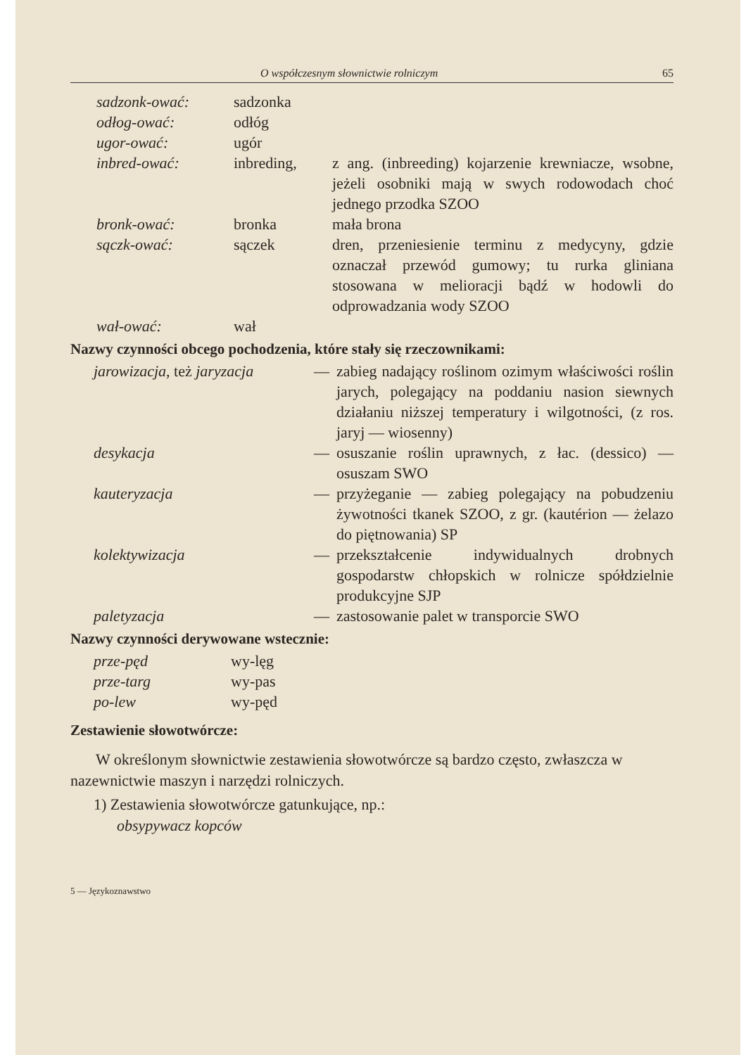O współczesnym słownictwie rolniczym 65
| sadzonk-ować: | sadzonka | |
| odłog-ować: | odłóg | |
| ugor-ować: | ugór | |
| inbred-ować: | inbreding, | z ang. (inbreeding) kojarzenie krewniacze, wsobne, jeżeli osobniki mają w swych rodowodach choć jednego przodka SZOO |
| bronk-ować: | bronka | mała brona |
| sączk-ować: | sączek | dren, przeniesienie terminu z medycyny, gdzie oznaczał przewód gumowy; tu rurka gliniana stosowana w melioracji bądź w hodowli do odprowadzania wody SZOO |
| wał-ować: | wał | |
Nazwy czynności obcego pochodzenia, które stały się rzeczownikami:
| jarowizacja, też jaryzacja | — | zabieg nadający roślinom ozimym właściwości roślin jarych, polegający na poddaniu nasion siewnych działaniu niższej temperatury i wilgotności, (z ros. jaryj — wiosenny) |
| desykacja | — | osuszanie roślin uprawnych, z łac. (dessico) — osuszam SWO |
| kauteryzacja | — | przyżeganie — zabieg polegający na pobudzeniu żywotności tkanek SZOO, z gr. (kautérion — żelazo do piętnowania) SP |
| kolektywizacja | — | przekształcenie indywidualnych drobnych gospodarstw chłopskich w rolnicze spółdzielnie produkcyjne SJP |
| paletyzacja | — | zastosowanie palet w transporcie SWO |
Nazwy czynności derywowane wstecznie:
| prze-pęd | wy-lęg |
| prze-targ | wy-pas |
| po-lew | wy-pęd |
Zestawienie słowotwórcze:
W określonym słownictwie zestawienia słowotwórcze są bardzo często, zwłaszcza w nazewnictwie maszyn i narzędzi rolniczych.
1) Zestawienia słowotwórcze gatunkujące, np.:
obsypywacz kopców
5 — Językoznawstwo